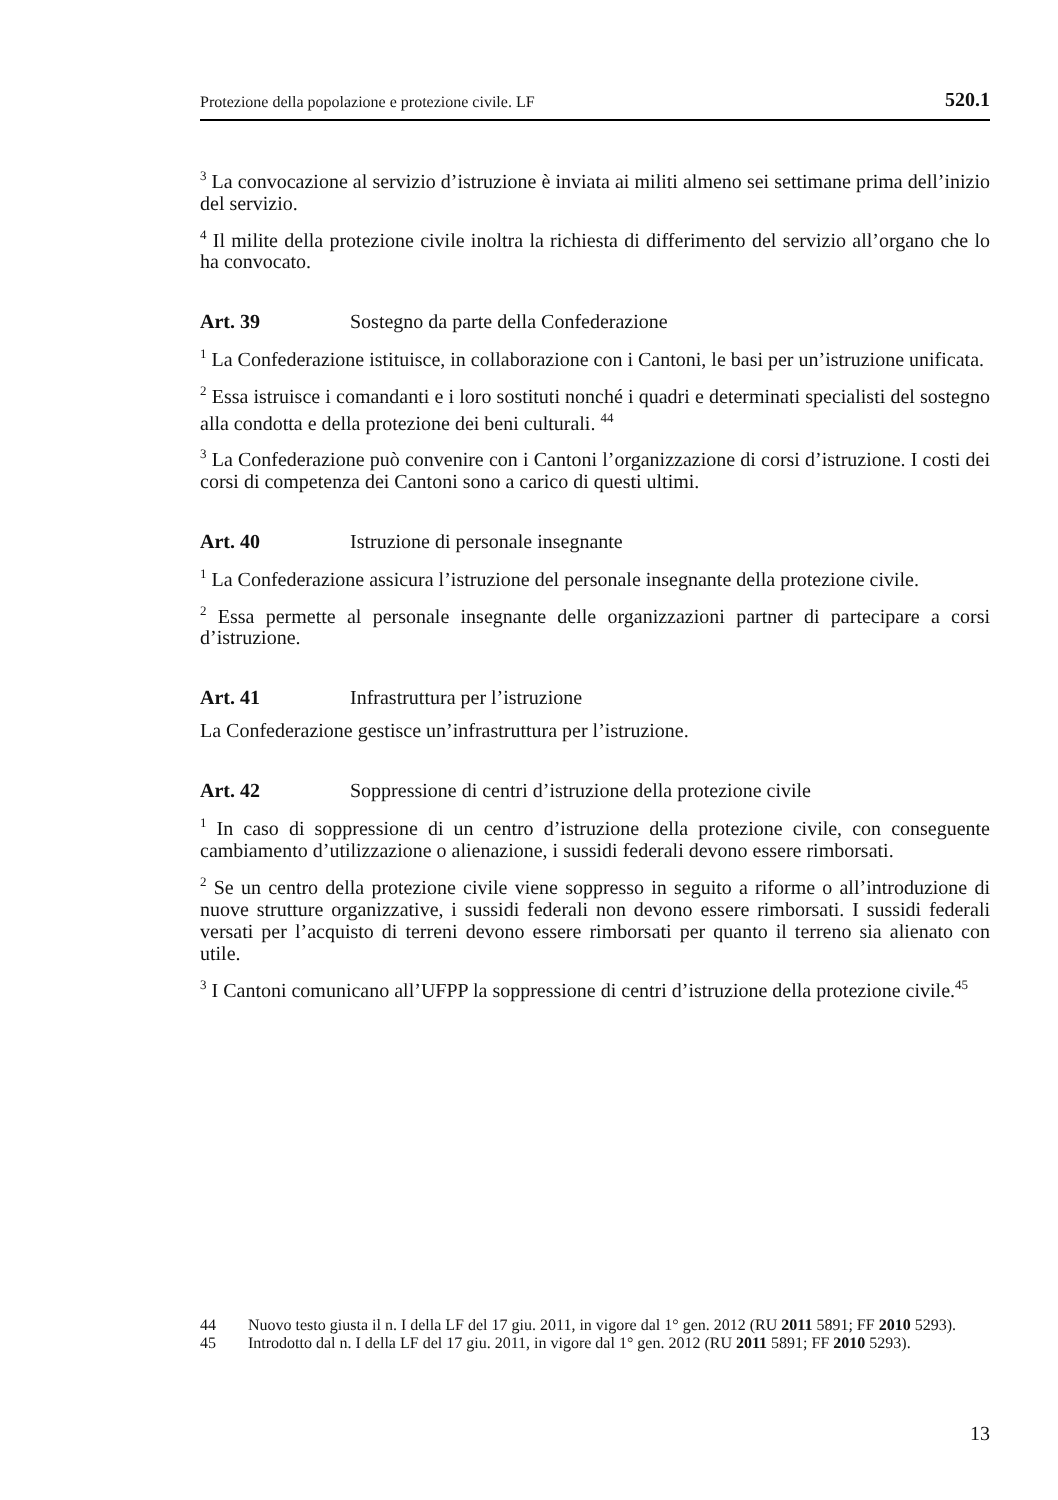Protezione della popolazione e protezione civile. LF 520.1
<sup>3</sup> La convocazione al servizio d’istruzione è inviata ai militi almeno sei settimane prima dell’inizio del servizio.
<sup>4</sup> Il milite della protezione civile inoltra la richiesta di differimento del servizio all’organo che lo ha convocato.
Art. 39 Sostegno da parte della Confederazione
<sup>1</sup> La Confederazione istituisce, in collaborazione con i Cantoni, le basi per un’istruzione unificata.
<sup>2</sup> Essa istruisce i comandanti e i loro sostituti nonché i quadri e determinati specialisti del sostegno alla condotta e della protezione dei beni culturali. <sup>44</sup>
<sup>3</sup> La Confederazione può convenire con i Cantoni l’organizzazione di corsi d’istruzione. I costi dei corsi di competenza dei Cantoni sono a carico di questi ultimi.
Art. 40 Istruzione di personale insegnante
<sup>1</sup> La Confederazione assicura l’istruzione del personale insegnante della protezione civile.
<sup>2</sup> Essa permette al personale insegnante delle organizzazioni partner di partecipare a corsi d’istruzione.
Art. 41 Infrastruttura per l’istruzione
La Confederazione gestisce un’infrastruttura per l’istruzione.
Art. 42 Soppressione di centri d’istruzione della protezione civile
<sup>1</sup> In caso di soppressione di un centro d’istruzione della protezione civile, con conseguente cambiamento d’utilizzazione o alienazione, i sussidi federali devono essere rimborsati.
<sup>2</sup> Se un centro della protezione civile viene soppresso in seguito a riforme o all’introduzione di nuove strutture organizzative, i sussidi federali non devono essere rimborsati. I sussidi federali versati per l’acquisto di terreni devono essere rimborsati per quanto il terreno sia alienato con utile.
<sup>3</sup> I Cantoni comunicano all’UFPP la soppressione di centri d’istruzione della protezione civile.<sup>45</sup>
44 Nuovo testo giusta il n. I della LF del 17 giu. 2011, in vigore dal 1° gen. 2012 (RU 2011 5891; FF 2010 5293).
45 Introdotto dal n. I della LF del 17 giu. 2011, in vigore dal 1° gen. 2012 (RU 2011 5891; FF 2010 5293).
13